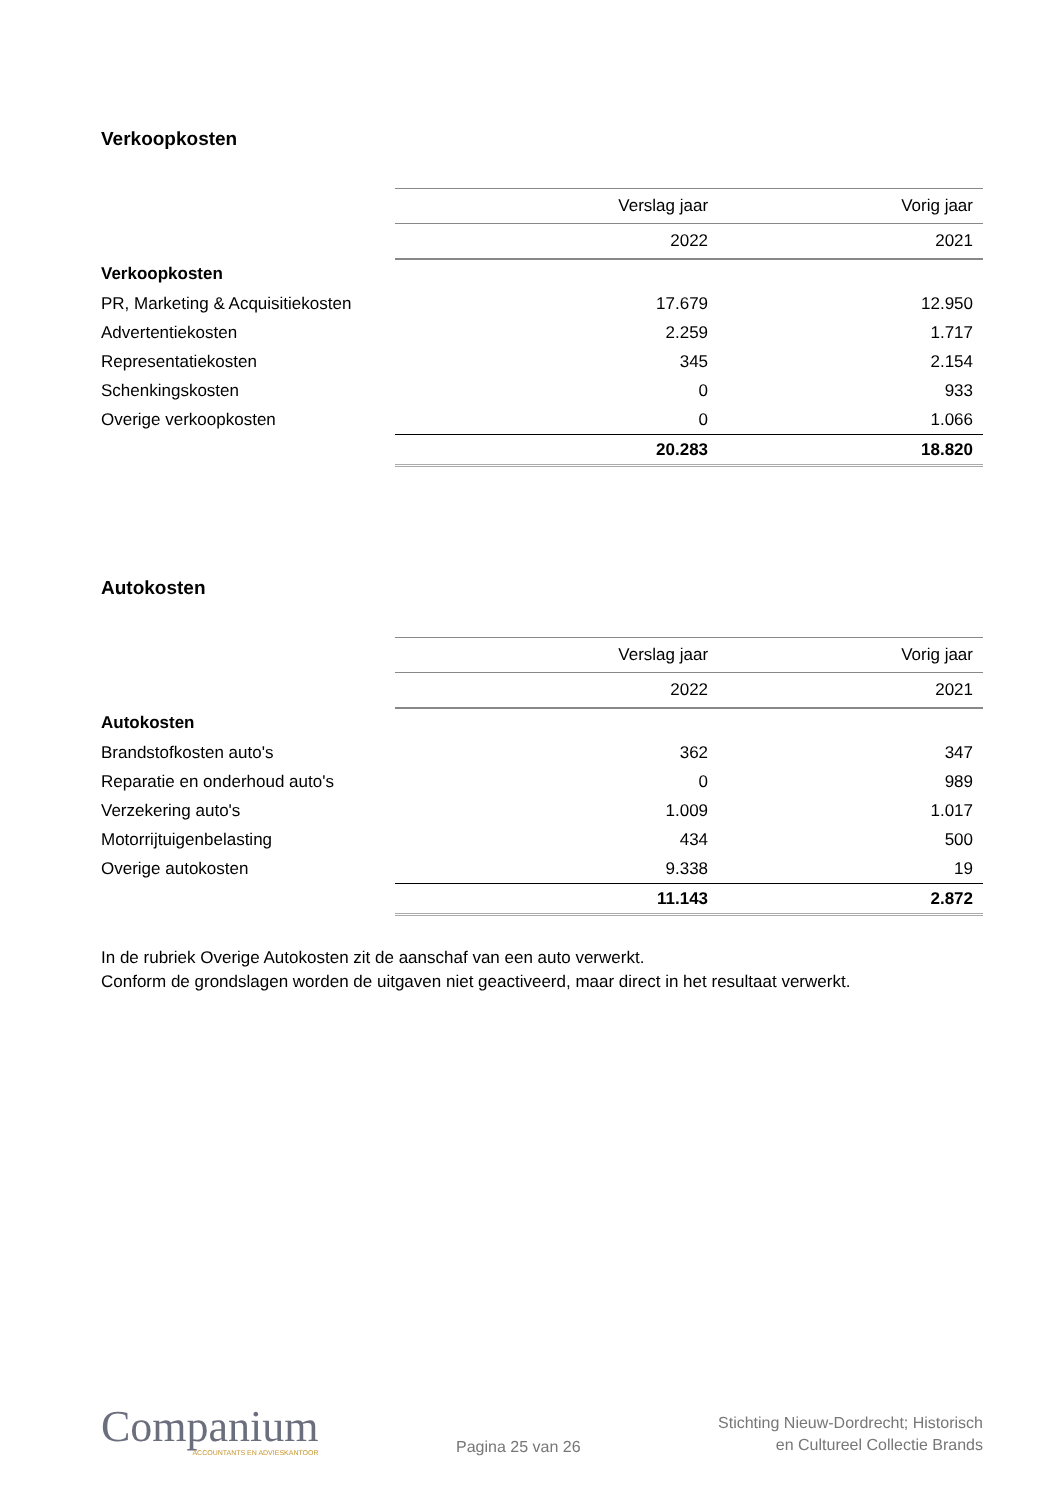Verkoopkosten
| | Verslag jaar | Vorig jaar |
| --- | --- | --- |
| | 2022 | 2021 |
| Verkoopkosten | | |
| PR, Marketing & Acquisitiekosten | 17.679 | 12.950 |
| Advertentiekosten | 2.259 | 1.717 |
| Representatiekosten | 345 | 2.154 |
| Schenkingskosten | 0 | 933 |
| Overige verkoopkosten | 0 | 1.066 |
| | 20.283 | 18.820 |
Autokosten
| | Verslag jaar | Vorig jaar |
| --- | --- | --- |
| | 2022 | 2021 |
| Autokosten | | |
| Brandstofkosten auto's | 362 | 347 |
| Reparatie en onderhoud auto's | 0 | 989 |
| Verzekering auto's | 1.009 | 1.017 |
| Motorrijtuigenbelasting | 434 | 500 |
| Overige autokosten | 9.338 | 19 |
| | 11.143 | 2.872 |
In de rubriek Overige Autokosten zit de aanschaf van een auto verwerkt.
Conform de grondslagen worden de uitgaven niet geactiveerd, maar direct in het resultaat verwerkt.
Companium
ACCOUNTANTS EN ADVIESKANTOOR
Pagina 25 van 26
Stichting Nieuw-Dordrecht; Historisch
en Cultureel Collectie Brands